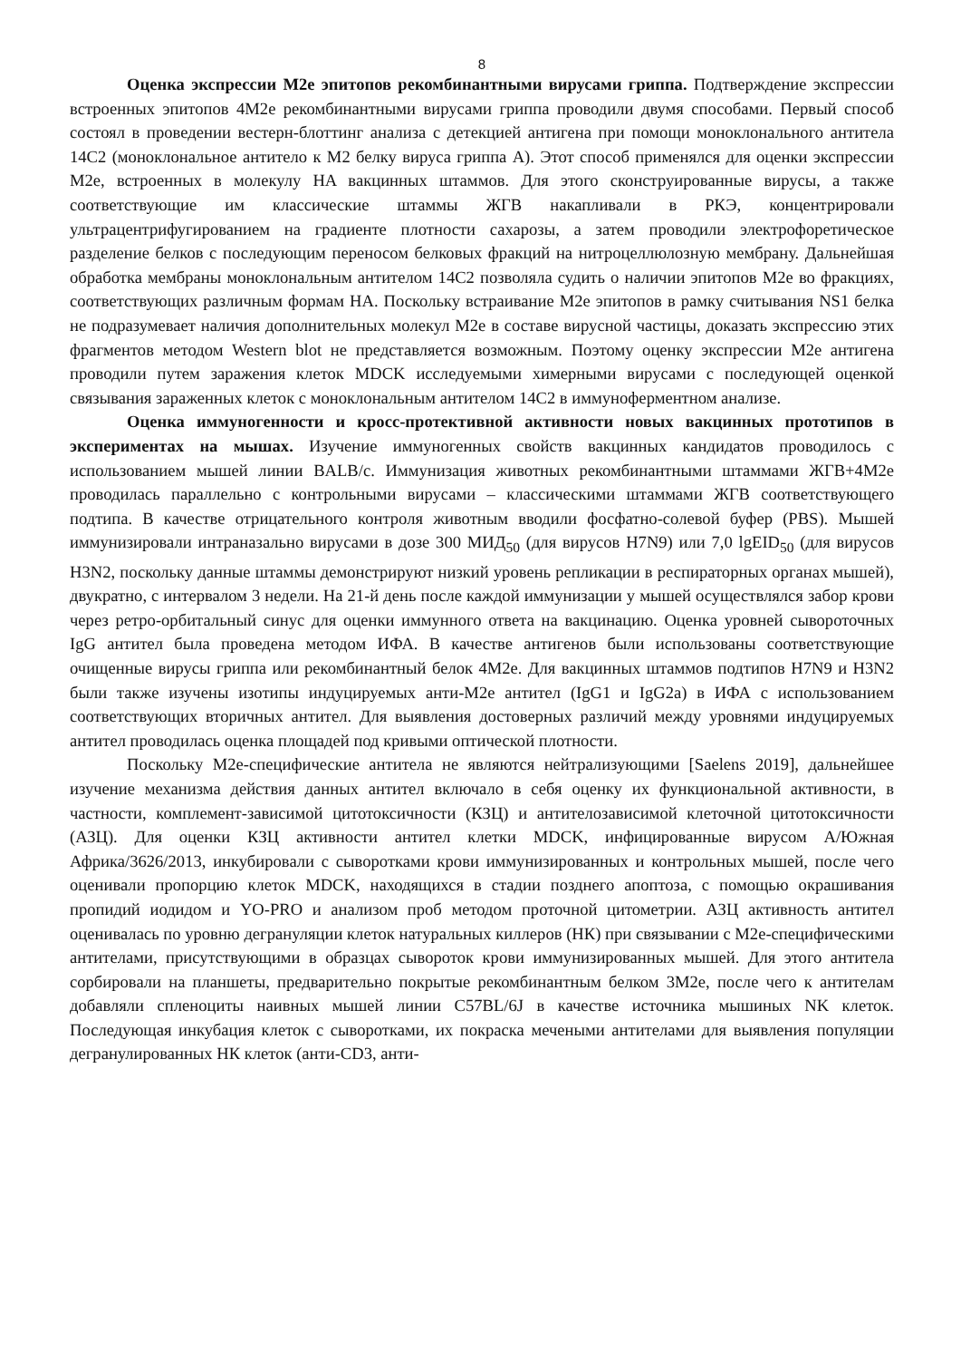8
Оценка экспрессии M2e эпитопов рекомбинантными вирусами гриппа. Подтверждение экспрессии встроенных эпитопов 4M2e рекомбинантными вирусами гриппа проводили двумя способами. Первый способ состоял в проведении вестерн-блоттинг анализа с детекцией антигена при помощи моноклонального антитела 14C2 (моноклональное антитело к M2 белку вируса гриппа A). Этот способ применялся для оценки экспрессии M2e, встроенных в молекулу HA вакцинных штаммов. Для этого сконструированные вирусы, а также соответствующие им классические штаммы ЖГВ накапливали в РКЭ, концентрировали ультрацентрифугированием на градиенте плотности сахарозы, а затем проводили электрофоретическое разделение белков с последующим переносом белковых фракций на нитроцеллюлозную мембрану. Дальнейшая обработка мембраны моноклональным антителом 14C2 позволяла судить о наличии эпитопов M2e во фракциях, соответствующих различным формам HA. Поскольку встраивание M2e эпитопов в рамку считывания NS1 белка не подразумевает наличия дополнительных молекул M2e в составе вирусной частицы, доказать экспрессию этих фрагментов методом Western blot не представляется возможным. Поэтому оценку экспрессии M2e антигена проводили путем заражения клеток MDCK исследуемыми химерными вирусами с последующей оценкой связывания зараженных клеток с моноклональным антителом 14C2 в иммуноферментном анализе.
Оценка иммуногенности и кросс-протективной активности новых вакцинных прототипов в экспериментах на мышах. Изучение иммуногенных свойств вакцинных кандидатов проводилось с использованием мышей линии BALB/c. Иммунизация животных рекомбинантными штаммами ЖГВ+4M2e проводилась параллельно с контрольными вирусами – классическими штаммами ЖГВ соответствующего подтипа. В качестве отрицательного контроля животным вводили фосфатно-солевой буфер (PBS). Мышей иммунизировали интраназально вирусами в дозе 300 МИД<sub>50</sub> (для вирусов H7N9) или 7,0 lgEID<sub>50</sub> (для вирусов H3N2, поскольку данные штаммы демонстрируют низкий уровень репликации в респираторных органах мышей), двукратно, с интервалом 3 недели. На 21-й день после каждой иммунизации у мышей осуществлялся забор крови через ретро-орбитальный синус для оценки иммунного ответа на вакцинацию. Оценка уровней сывороточных IgG антител была проведена методом ИФА. В качестве антигенов были использованы соответствующие очищенные вирусы гриппа или рекомбинантный белок 4M2e. Для вакцинных штаммов подтипов H7N9 и H3N2 были также изучены изотипы индуцируемых анти-M2e антител (IgG1 и IgG2a) в ИФА с использованием соответствующих вторичных антител. Для выявления достоверных различий между уровнями индуцируемых антител проводилась оценка площадей под кривыми оптической плотности.
Поскольку M2e-специфические антитела не являются нейтрализующими [Saelens 2019], дальнейшее изучение механизма действия данных антител включало в себя оценку их функциональной активности, в частности, комплемент-зависимой цитотоксичности (КЗЦ) и антителозависимой клеточной цитотоксичности (АЗЦ). Для оценки КЗЦ активности антител клетки MDCK, инфицированные вирусом A/Южная Африка/3626/2013, инкубировали с сыворотками крови иммунизированных и контрольных мышей, после чего оценивали пропорцию клеток MDCK, находящихся в стадии позднего апоптоза, с помощью окрашивания пропидий иодидом и YO-PRO и анализом проб методом проточной цитометрии. АЗЦ активность антител оценивалась по уровню дегрануляции клеток натуральных киллеров (НК) при связывании с M2e-специфическими антителами, присутствующими в образцах сывороток крови иммунизированных мышей. Для этого антитела сорбировали на планшеты, предварительно покрытые рекомбинантным белком 3M2e, после чего к антителам добавляли спленоциты наивных мышей линии C57BL/6J в качестве источника мышиных NK клеток. Последующая инкубация клеток с сыворотками, их покраска мечеными антителами для выявления популяции дегранулированных НК клеток (анти-CD3, анти-